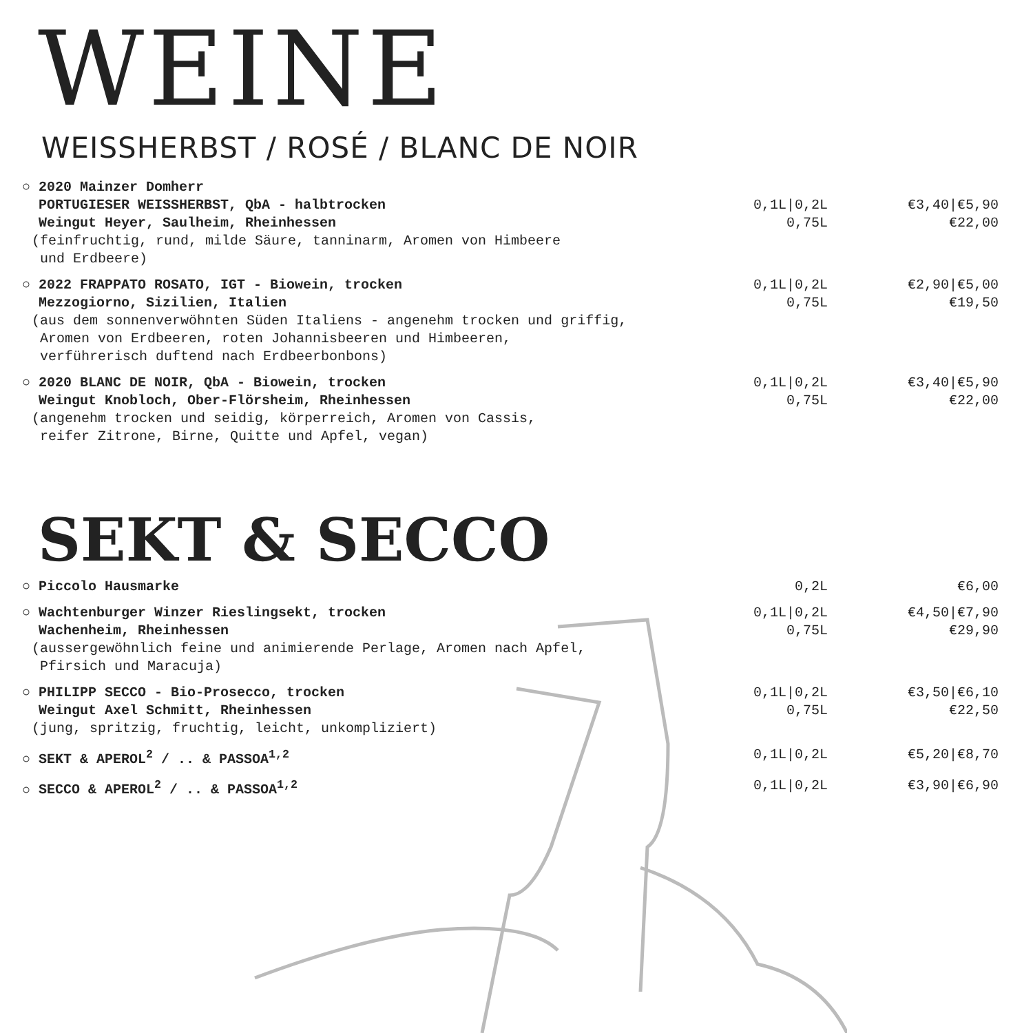WEINE
WEISSHERBST / ROSÉ / BLANC DE NOIR
| ○ 2020 Mainzer Domherr PORTUGIESER WEISSHERBST, QbA - halbtrocken Weingut Heyer, Saulheim, Rheinhessen (feinfruchtig, rund, milde Säure, tanninarm, Aromen von Himbeere und Erdbeere) | 0,1L/0,2L 0,75L | €3,40/€5,90 €22,00 |
| ○ 2022 FRAPPATO ROSATO, IGT - Biowein, trocken Mezzogiorno, Sizilien, Italien (aus dem sonnenverwöhnten Süden Italiens - angenehm trocken und griffig, Aromen von Erdbeeren, roten Johannisbeeren und Himbeeren, verführerisch duftend nach Erdbeerbonbons) | 0,1L/0,2L 0,75L | €2,90/€5,00 €19,50 |
| ○ 2020 BLANC DE NOIR, QbA - Biowein, trocken Weingut Knobloch, Ober-Flörsheim, Rheinhessen (angenehm trocken und seidig, körperreich, Aromen von Cassis, reifer Zitrone, Birne, Quitte und Apfel, vegan) | 0,1L/0,2L 0,75L | €3,40/€5,90 €22,00 |
SEKT & SECCO
| ○ Piccolo Hausmarke | 0,2L | €6,00 |
| ○ Wachtenburger Winzer Rieslingsekt, trocken Wachenheim, Rheinhessen (aussergewöhnlich feine und animierende Perlage, Aromen nach Apfel, Pfirsich und Maracuja) | 0,1L/0,2L 0,75L | €4,50/€7,90 €29,90 |
| ○ PHILIPP SECCO - Bio-Prosecco, trocken Weingut Axel Schmitt, Rheinhessen (jung, spritzig, fruchtig, leicht, unkompliziert) | 0,1L/0,2L 0,75L | €3,50/€6,10 €22,50 |
| ○ SEKT & APEROL<sup>2</sup> / .. & PASSOA<sup>1,2</sup> | 0,1L/0,2L | €5,20/€8,70 |
| ○ SECCO & APEROL<sup>2</sup> / .. & PASSOA<sup>1,2</sup> | 0,1L/0,2L | €3,90/€6,90 |